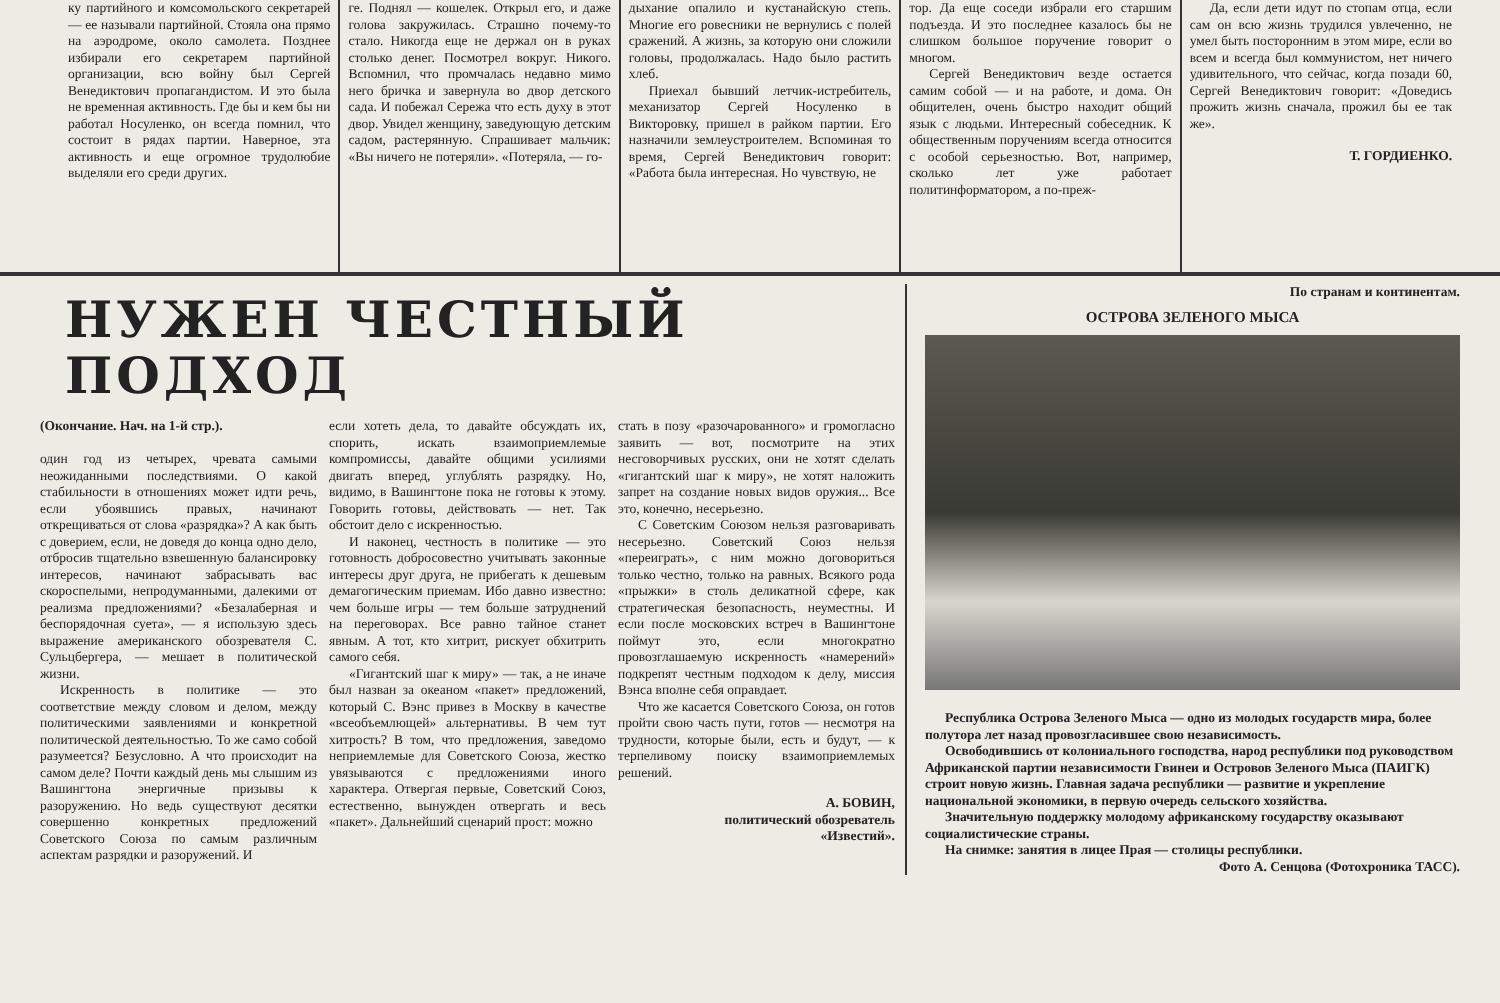ку партийного и комсомольского секретарей — ее называли партийной. Стояла она прямо на аэродроме, около самолета. Позднее избирали его секретарем партийной организации, всю войну был Сергей Венедиктович пропагандистом. И это была не временная активность. Где бы и кем бы ни работал Носуленко, он всегда помнил, что состоит в рядах партии. Наверное, эта активность и еще огромное трудолюбие выделяли его среди других.
ге. Поднял — кошелек. Открыл его, и даже голова закружилась. Страшно почему-то стало. Никогда еще не держал он в руках столько денег. Посмотрел вокруг. Никого. Вспомнил, что промчалась недавно мимо него бричка и завернула во двор детского сада. И побежал Сережа что есть духу в этот двор. Увидел женщину, заведующую детским садом, растерянную. Спрашивает мальчик: «Вы ничего не потеряли». «Потеряла, — го-
дыхание опалило и кустанайскую степь. Многие его ровесники не вернулись с полей сражений. А жизнь, за которую они сложили головы, продолжалась. Надо было растить хлеб.
Приехал бывший летчик-истребитель, механизатор Сергей Носуленко в Викторовку, пришел в райком партии. Его назначили землеустроителем. Вспоминая то время, Сергей Венедиктович говорит: «Работа была интересная. Но чувствую, не
тор. Да еще соседи избрали его старшим подъезда. И это последнее казалось бы не слишком большое поручение говорит о многом.
Сергей Венедиктович везде остается самим собой — и на работе, и дома. Он общителен, очень быстро находит общий язык с людьми. Интересный собеседник. К общественным поручениям всегда относится с особой серьезностью. Вот, например, сколько лет уже работает политинформатором, а по-преж-
Да, если дети идут по стопам отца, если сам он всю жизнь трудился увлеченно, не умел быть посторонним в этом мире, если во всем и всегда был коммунистом, нет ничего удивительного, что сейчас, когда позади 60, Сергей Венедиктович говорит: «Доведись прожить жизнь сначала, прожил бы ее так же».
Т. ГОРДИЕНКО.
НУЖЕН ЧЕСТНЫЙ ПОДХОД
(Окончание. Нач. на 1-й стр.).
один год из четырех, чревата самыми неожиданными последствиями. О какой стабильности в отношениях может идти речь, если убоявшись правых, начинают открещиваться от слова «разрядка»? А как быть с доверием, если, не доведя до конца одно дело, отбросив тщательно взвешенную балансировку интересов, начинают забрасывать вас скороспелыми, непродуманными, далекими от реализма предложениями? «Безалаберная и беспорядочная суета», — я использую здесь выражение американского обозревателя С. Сульцбергера, — мешает в политической жизни.
Искренность в политике — это соответствие между словом и делом, между политическими заявлениями и конкретной политической деятельностью. То же само собой разумеется? Безусловно. А что происходит на самом деле? Почти каждый день мы слышим из Вашингтона энергичные призывы к разоружению. Но ведь существуют десятки совершенно конкретных предложений Советского Союза по самым различным аспектам разрядки и разоружений. И
если хотеть дела, то давайте обсуждать их, спорить, искать взаимоприемлемые компромиссы, давайте общими усилиями двигать вперед, углублять разрядку. Но, видимо, в Вашингтоне пока не готовы к этому. Говорить готовы, действовать — нет. Так обстоит дело с искренностью.
И наконец, честность в политике — это готовность добросовестно учитывать законные интересы друг друга, не прибегать к дешевым демагогическим приемам. Ибо давно известно: чем больше игры — тем больше затруднений на переговорах. Все равно тайное станет явным. А тот, кто хитрит, рискует обхитрить самого себя.
«Гигантский шаг к миру» — так, а не иначе был назван за океаном «пакет» предложений, который С. Вэнс привез в Москву в качестве «всеобъемлющей» альтернативы. В чем тут хитрость? В том, что предложения, заведомо неприемлемые для Советского Союза, жестко увязываются с предложениями иного характера. Отвергая первые, Советский Союз, естественно, вынужден отвергать и весь «пакет». Дальнейший сценарий прост: можно
стать в позу «разочарованного» и громогласно заявить — вот, посмотрите на этих несговорчивых русских, они не хотят сделать «гигантский шаг к миру», не хотят наложить запрет на создание новых видов оружия... Все это, конечно, несерьезно.
С Советским Союзом нельзя разговаривать несерьезно. Советский Союз нельзя «переиграть», с ним можно договориться только честно, только на равных. Всякого рода «прыжки» в столь деликатной сфере, как стратегическая безопасность, неуместны. И если после московских встреч в Вашингтоне поймут это, если многократно провозглашаемую искренность «намерений» подкрепят честным подходом к делу, миссия Вэнса вполне себя оправдает.
Что же касается Советского Союза, он готов пройти свою часть пути, готов — несмотря на трудности, которые были, есть и будут, — к терпеливому поиску взаимоприемлемых решений.
А. БОВИН,
политический обозреватель
«Известий».
По странам и континентам.
ОСТРОВА ЗЕЛЕНОГО МЫСА
Республика Острова Зеленого Мыса — одно из молодых государств мира, более полутора лет назад провозгласившее свою независимость.
Освободившись от колониального господства, народ республики под руководством Африканской партии независимости Гвинеи и Островов Зеленого Мыса (ПАИГК) строит новую жизнь. Главная задача республики — развитие и укрепление национальной экономики, в первую очередь сельского хозяйства.
Значительную поддержку молодому африканскому государству оказывают социалистические страны.
На снимке: занятия в лицее Прая — столицы республики.
Фото А. Сенцова (Фотохроника ТАСС).